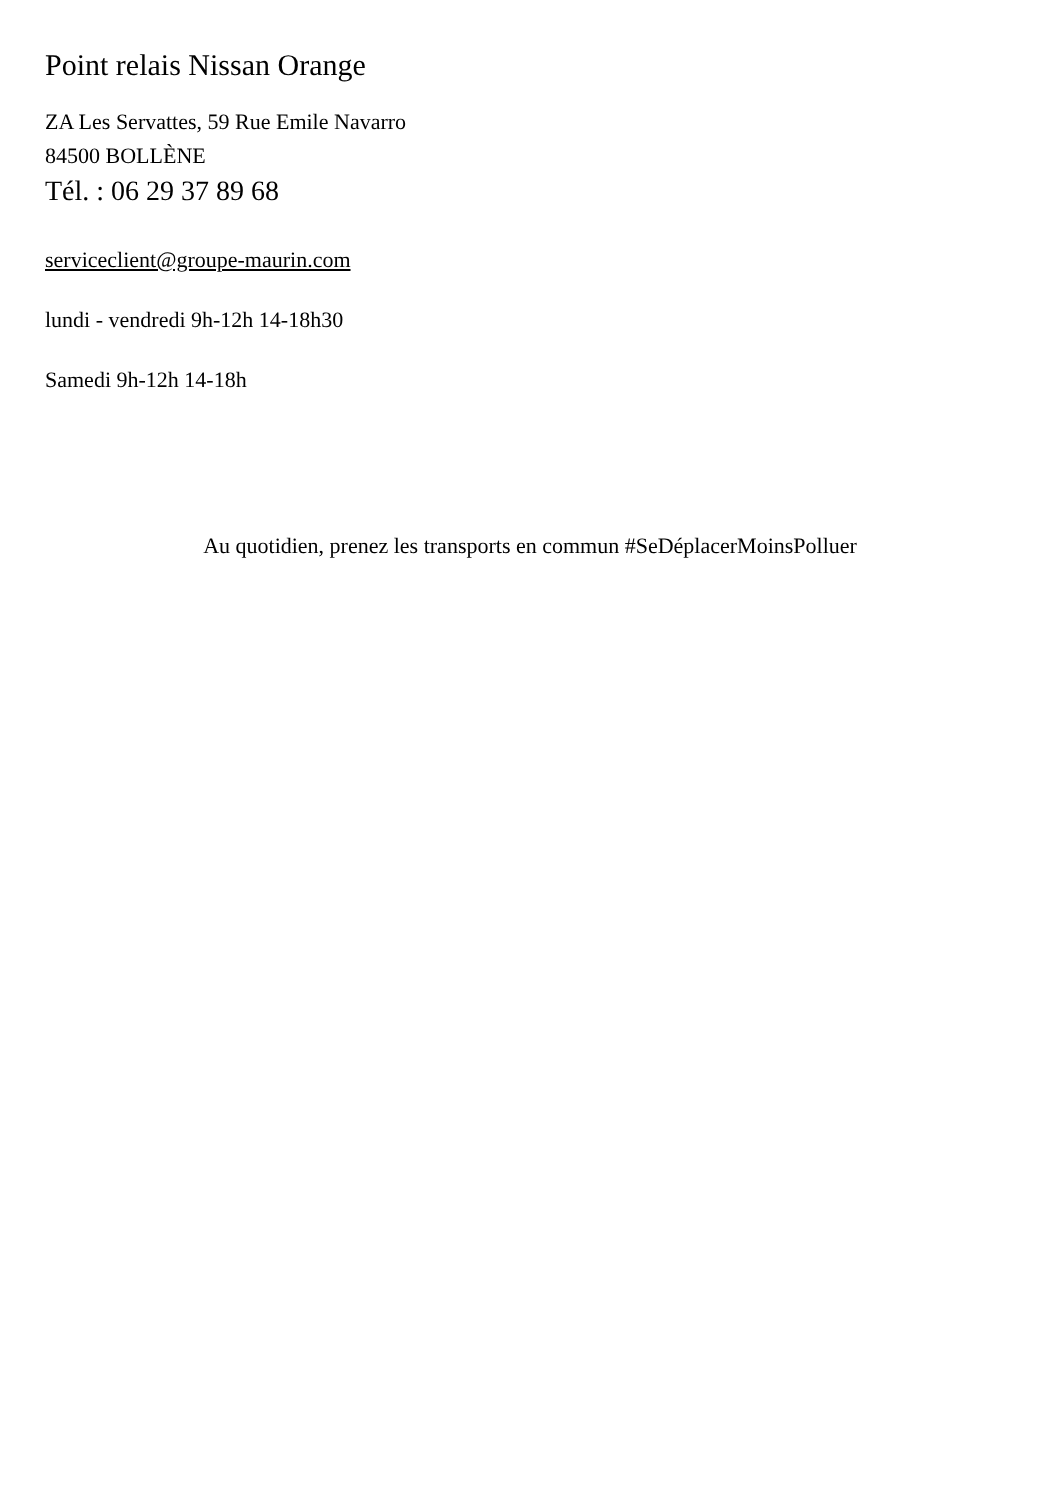Point relais Nissan Orange
ZA Les Servattes, 59 Rue Emile Navarro
84500 BOLLÈNE
Tél. : 06 29 37 89 68
serviceclient@groupe-maurin.com
lundi - vendredi 9h-12h 14-18h30
Samedi 9h-12h 14-18h
Au quotidien, prenez les transports en commun #SeDéplacerMoinsPolluer